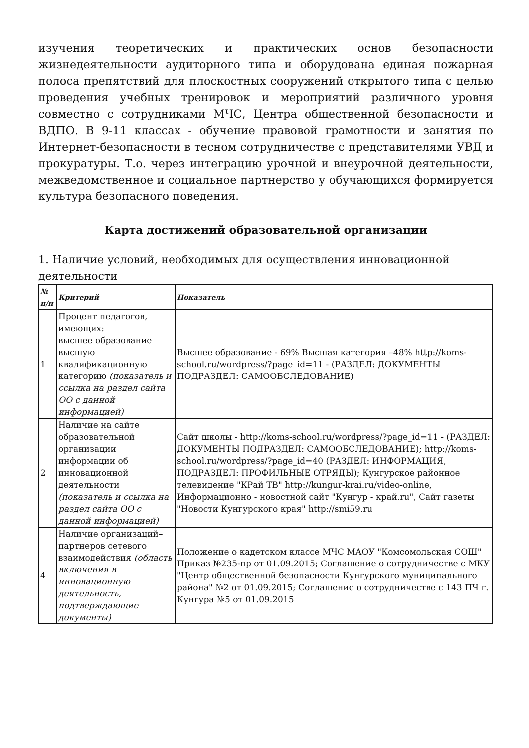изучения теоретических и практических основ безопасности жизнедеятельности аудиторного типа и оборудована единая пожарная полоса препятствий для плоскостных сооружений открытого типа с целью проведения учебных тренировок и мероприятий различного уровня совместно с сотрудниками МЧС, Центра общественной безопасности и ВДПО. В 9-11 классах - обучение правовой грамотности и занятия по Интернет-безопасности в тесном сотрудничестве с представителями УВД и прокуратуры. Т.о. через интеграцию урочной и внеурочной деятельности, межведомственное и социальное партнерство у обучающихся формируется культура безопасного поведения.
Карта достижений образовательной организации
1. Наличие условий, необходимых для осуществления инновационной деятельности
| № п/п | Критерий | Показатель |
| --- | --- | --- |
| 1 | Процент педагогов, имеющих: высшее образование высшую квалификационную категорию (показатель и ссылка на раздел сайта ОО с данной информацией) | Высшее образование - 69% Высшая категория –48% http://koms-school.ru/wordpress/?page_id=11 - (РАЗДЕЛ: ДОКУМЕНТЫ ПОДРАЗДЕЛ: САМООБСЛЕДОВАНИЕ) |
| 2 | Наличие на сайте образовательной организации информации об инновационной деятельности (показатель и ссылка на раздел сайта ОО с данной информацией) | Сайт школы - http://koms-school.ru/wordpress/?page_id=11 - (РАЗДЕЛ: ДОКУМЕНТЫ ПОДРАЗДЕЛ: САМООБСЛЕДОВАНИЕ); http://koms-school.ru/wordpress/?page_id=40 (РАЗДЕЛ: ИНФОРМАЦИЯ, ПОДРАЗДЕЛ: ПРОФИЛЬНЫЕ ОТРЯДЫ); Кунгурское районное телевидение "КРай ТВ" http://kungur-krai.ru/video-online, Информационно - новостной сайт "Кунгур - край.ru", Сайт газеты "Новости Кунгурского края" http://smi59.ru |
| 4 | Наличие организаций–партнеров сетевого взаимодействия (область включения в инновационную деятельность, подтверждающие документы) | Положение о кадетском классе МЧС МАОУ "Комсомольская СОШ" Приказ №235-пр от 01.09.2015; Соглашение о сотрудничестве с МКУ "Центр общественной безопасности Кунгурского муниципального района" №2 от 01.09.2015; Соглашение о сотрудничестве с 143 ПЧ г. Кунгура №5 от 01.09.2015 |